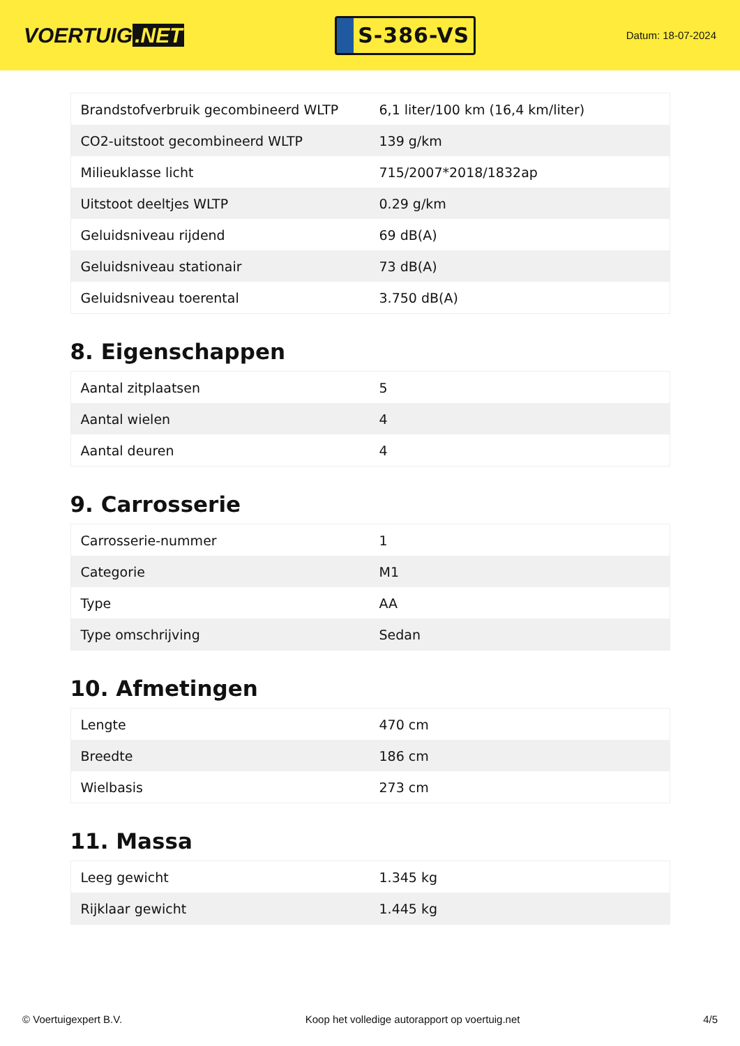VOERTUIG.NET
S-386-VS
Datum: 18-07-2024
| Brandstofverbruik gecombineerd WLTP | 6,1 liter/100 km (16,4 km/liter) |
| CO2-uitstoot gecombineerd WLTP | 139 g/km |
| Milieuklasse licht | 715/2007*2018/1832ap |
| Uitstoot deeltjes WLTP | 0.29 g/km |
| Geluidsniveau rijdend | 69 dB(A) |
| Geluidsniveau stationair | 73 dB(A) |
| Geluidsniveau toerental | 3.750 dB(A) |
8. Eigenschappen
| Aantal zitplaatsen | 5 |
| Aantal wielen | 4 |
| Aantal deuren | 4 |
9. Carrosserie
| Carrosserie-nummer | 1 |
| Categorie | M1 |
| Type | AA |
| Type omschrijving | Sedan |
10. Afmetingen
| Lengte | 470 cm |
| Breedte | 186 cm |
| Wielbasis | 273 cm |
11. Massa
| Leeg gewicht | 1.345 kg |
| Rijklaar gewicht | 1.445 kg |
© Voertuigexpert B.V. Koop het volledige autorapport op voertuig.net 4/5